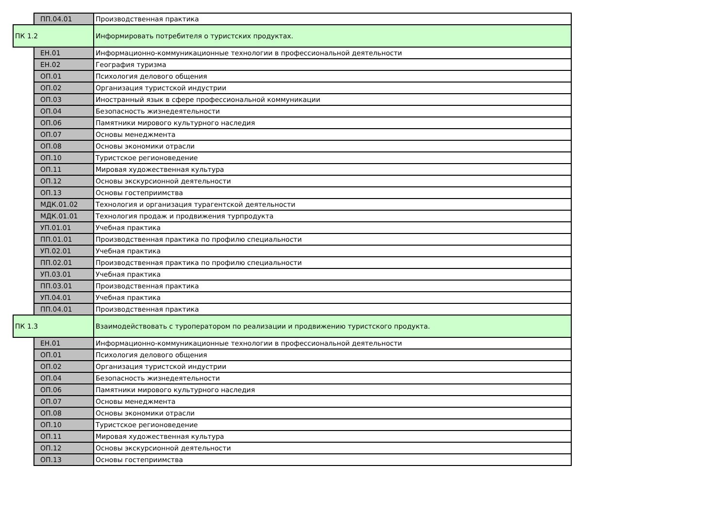| | ПП.04.01 | Производственная практика |
| ПК 1.2 | | Информировать потребителя о туристских продуктах. |
| | ЕН.01 | Информационно-коммуникационные технологии в профессиональной деятельности |
| | ЕН.02 | География туризма |
| | ОП.01 | Психология делового общения |
| | ОП.02 | Организация туристской индустрии |
| | ОП.03 | Иностранный язык в сфере профессиональной коммуникации |
| | ОП.04 | Безопасность жизнедеятельности |
| | ОП.06 | Памятники мирового культурного наследия |
| | ОП.07 | Основы менеджмента |
| | ОП.08 | Основы экономики отрасли |
| | ОП.10 | Туристское регионоведение |
| | ОП.11 | Мировая художественная культура |
| | ОП.12 | Основы экскурсионной деятельности |
| | ОП.13 | Основы гостеприимства |
| | МДК.01.02 | Технология и организация турагентской деятельности |
| | МДК.01.01 | Технология продаж и продвижения турпродукта |
| | УП.01.01 | Учебная практика |
| | ПП.01.01 | Производственная практика по профилю специальности |
| | УП.02.01 | Учебная практика |
| | ПП.02.01 | Производственная практика по профилю специальности |
| | УП.03.01 | Учебная практика |
| | ПП.03.01 | Производственная практика |
| | УП.04.01 | Учебная практика |
| | ПП.04.01 | Производственная практика |
| ПК 1.3 | | Взаимодействовать с туроператором по реализации и продвижению туристского продукта. |
| | ЕН.01 | Информационно-коммуникационные технологии в профессиональной деятельности |
| | ОП.01 | Психология делового общения |
| | ОП.02 | Организация туристской индустрии |
| | ОП.04 | Безопасность жизнедеятельности |
| | ОП.06 | Памятники мирового культурного наследия |
| | ОП.07 | Основы менеджмента |
| | ОП.08 | Основы экономики отрасли |
| | ОП.10 | Туристское регионоведение |
| | ОП.11 | Мировая художественная культура |
| | ОП.12 | Основы экскурсионной деятельности |
| | ОП.13 | Основы гостеприимства |